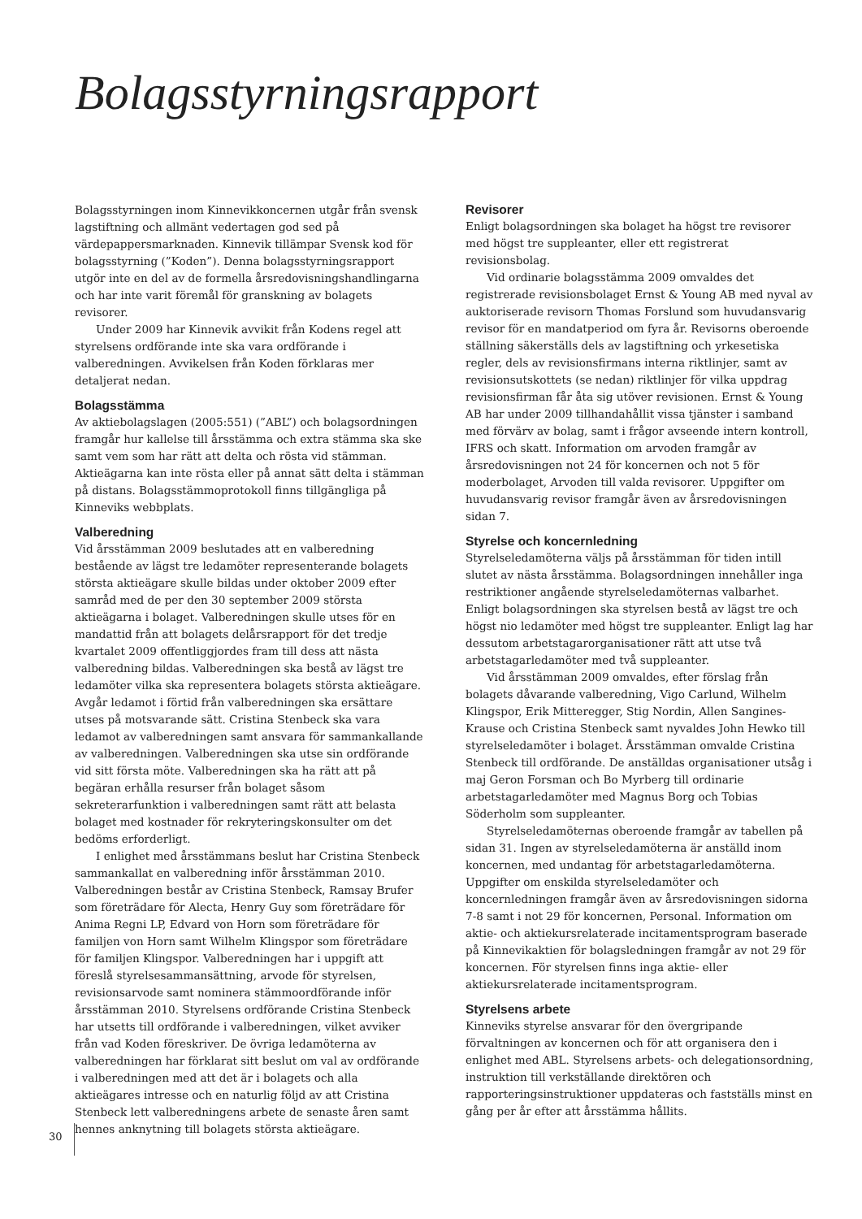Bolagsstyrningsrapport
Bolagsstyrningen inom Kinnevikkoncernen utgår från svensk lagstiftning och allmänt vedertagen god sed på värdepappersmarknaden. Kinnevik tillämpar Svensk kod för bolagsstyrning (”Koden”). Denna bolagsstyrningsrapport utgör inte en del av de formella årsredovisningshandlingarna och har inte varit föremål för granskning av bolagets revisorer.
Under 2009 har Kinnevik avvikit från Kodens regel att styrelsens ordförande inte ska vara ordförande i valberedningen. Avvikelsen från Koden förklaras mer detaljerat nedan.
Bolagsstämma
Av aktiebolagslagen (2005:551) (”ABL”) och bolagsordningen framgår hur kallelse till årsstämma och extra stämma ska ske samt vem som har rätt att delta och rösta vid stämman. Aktieägarna kan inte rösta eller på annat sätt delta i stämman på distans. Bolagsstämmoprotokoll finns tillgängliga på Kinneviks webbplats.
Valberedning
Vid årsstämman 2009 beslutades att en valberedning bestående av lägst tre ledamöter representerande bolagets största aktieägare skulle bildas under oktober 2009 efter samråd med de per den 30 september 2009 största aktieägarna i bolaget. Valberedningen skulle utses för en mandattid från att bolagets delårsrapport för det tredje kvartalet 2009 offentliggjordes fram till dess att nästa valberedning bildas. Valberedningen ska bestå av lägst tre ledamöter vilka ska representera bolagets största aktieägare. Avgår ledamot i förtid från valberedningen ska ersättare utses på motsvarande sätt. Cristina Stenbeck ska vara ledamot av valberedningen samt ansvara för sammankallande av valberedningen. Valberedningen ska utse sin ordförande vid sitt första möte. Valberedningen ska ha rätt att på begäran erhålla resurser från bolaget såsom sekreterarfunktion i valberedningen samt rätt att belasta bolaget med kostnader för rekryteringskonsulter om det bedöms erforderligt.
I enlighet med årsstämmans beslut har Cristina Stenbeck sammankallat en valberedning inför årsstämman 2010. Valberedningen består av Cristina Stenbeck, Ramsay Brufer som företrädare för Alecta, Henry Guy som företrädare för Anima Regni LP, Edvard von Horn som företrädare för familjen von Horn samt Wilhelm Klingspor som företrädare för familjen Klingspor. Valberedningen har i uppgift att föreslå styrelsesammansättning, arvode för styrelsen, revisionsarvode samt nominera stämmoordförande inför årsstämman 2010. Styrelsens ordförande Cristina Stenbeck har utsetts till ordförande i valberedningen, vilket avviker från vad Koden föreskriver. De övriga ledamöterna av valberedningen har förklarat sitt beslut om val av ordförande i valberedningen med att det är i bolagets och alla aktieägares intresse och en naturlig följd av att Cristina Stenbeck lett valberedningens arbete de senaste åren samt hennes anknytning till bolagets största aktieägare.
Revisorer
Enligt bolagsordningen ska bolaget ha högst tre revisorer med högst tre suppleanter, eller ett registrerat revisionsbolag.
Vid ordinarie bolagsstämma 2009 omvaldes det registrerade revisionsbolaget Ernst & Young AB med nyval av auktoriserade revisorn Thomas Forslund som huvudansvarig revisor för en mandatperiod om fyra år. Revisorns oberoende ställning säkerställs dels av lagstiftning och yrkesetiska regler, dels av revisionsfirmans interna riktlinjer, samt av revisionsutskottets (se nedan) riktlinjer för vilka uppdrag revisionsfirman får åta sig utöver revisionen. Ernst & Young AB har under 2009 tillhandahållit vissa tjänster i samband med förvärv av bolag, samt i frågor avseende intern kontroll, IFRS och skatt. Information om arvoden framgår av årsredovisningen not 24 för koncernen och not 5 för moderbolaget, Arvoden till valda revisorer. Uppgifter om huvudansvarig revisor framgår även av årsredovisningen sidan 7.
Styrelse och koncernledning
Styrelseledamöterna väljs på årsstämman för tiden intill slutet av nästa årsstämma. Bolagsordningen innehåller inga restriktioner angående styrelseledamöternas valbarhet. Enligt bolagsordningen ska styrelsen bestå av lägst tre och högst nio ledamöter med högst tre suppleanter. Enligt lag har dessutom arbetstagarorganisationer rätt att utse två arbetstagarledamöter med två suppleanter.
Vid årsstämman 2009 omvaldes, efter förslag från bolagets dåvarande valberedning, Vigo Carlund, Wilhelm Klingspor, Erik Mitteregger, Stig Nordin, Allen Sangines-Krause och Cristina Stenbeck samt nyvaldes John Hewko till styrelseledamöter i bolaget. Årsstämman omvalde Cristina Stenbeck till ordförande. De anställdas organisationer utsåg i maj Geron Forsman och Bo Myrberg till ordinarie arbetstagarledamöter med Magnus Borg och Tobias Söderholm som suppleanter.
Styrelseledamöternas oberoende framgår av tabellen på sidan 31. Ingen av styrelseledamöterna är anställd inom koncernen, med undantag för arbetstagarledamöterna. Uppgifter om enskilda styrelseledamöter och koncernledningen framgår även av årsredovisningen sidorna 7-8 samt i not 29 för koncernen, Personal. Information om aktie- och aktiekursrelaterade incitamentsprogram baserade på Kinnevikaktien för bolagsledningen framgår av not 29 för koncernen. För styrelsen finns inga aktie- eller aktiekursrelaterade incitamentsprogram.
Styrelsens arbete
Kinneviks styrelse ansvarar för den övergripande förvaltningen av koncernen och för att organisera den i enlighet med ABL. Styrelsens arbets- och delegationsordning, instruktion till verkställande direktören och rapporteringsinstruktioner uppdateras och fastställs minst en gång per år efter att årsstämma hållits.
30